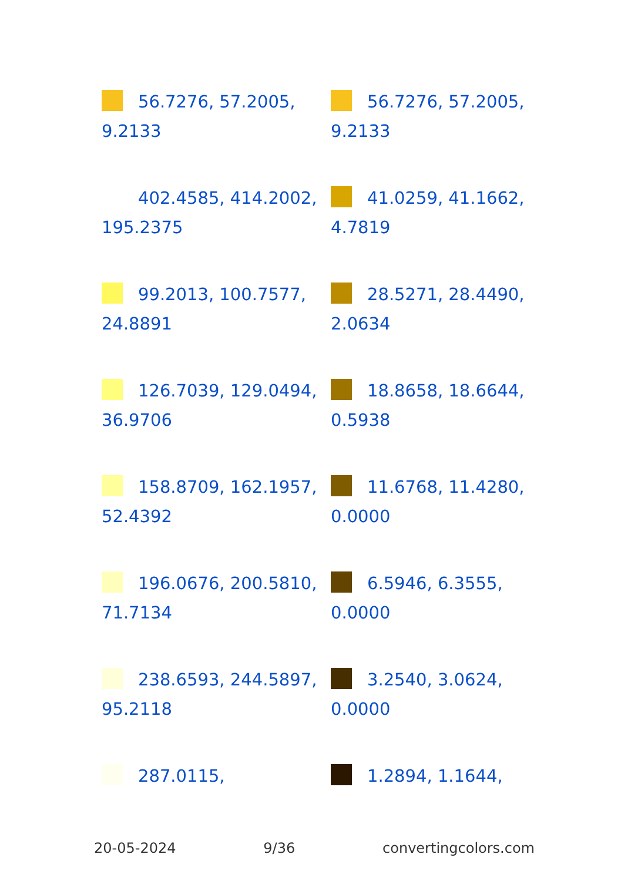56.7276, 57.2005, 9.2133
56.7276, 57.2005, 9.2133
402.4585, 414.2002, 195.2375
41.0259, 41.1662, 4.7819
99.2013, 100.7577, 24.8891
28.5271, 28.4490, 2.0634
126.7039, 129.0494, 36.9706
18.8658, 18.6644, 0.5938
158.8709, 162.1957, 52.4392
11.6768, 11.4280, 0.0000
196.0676, 200.5810, 71.7134
6.5946, 6.3555, 0.0000
238.6593, 244.5897, 95.2118
3.2540, 3.0624, 0.0000
287.0115,
1.2894, 1.1644,
20-05-2024 9/36 convertingcolors.com